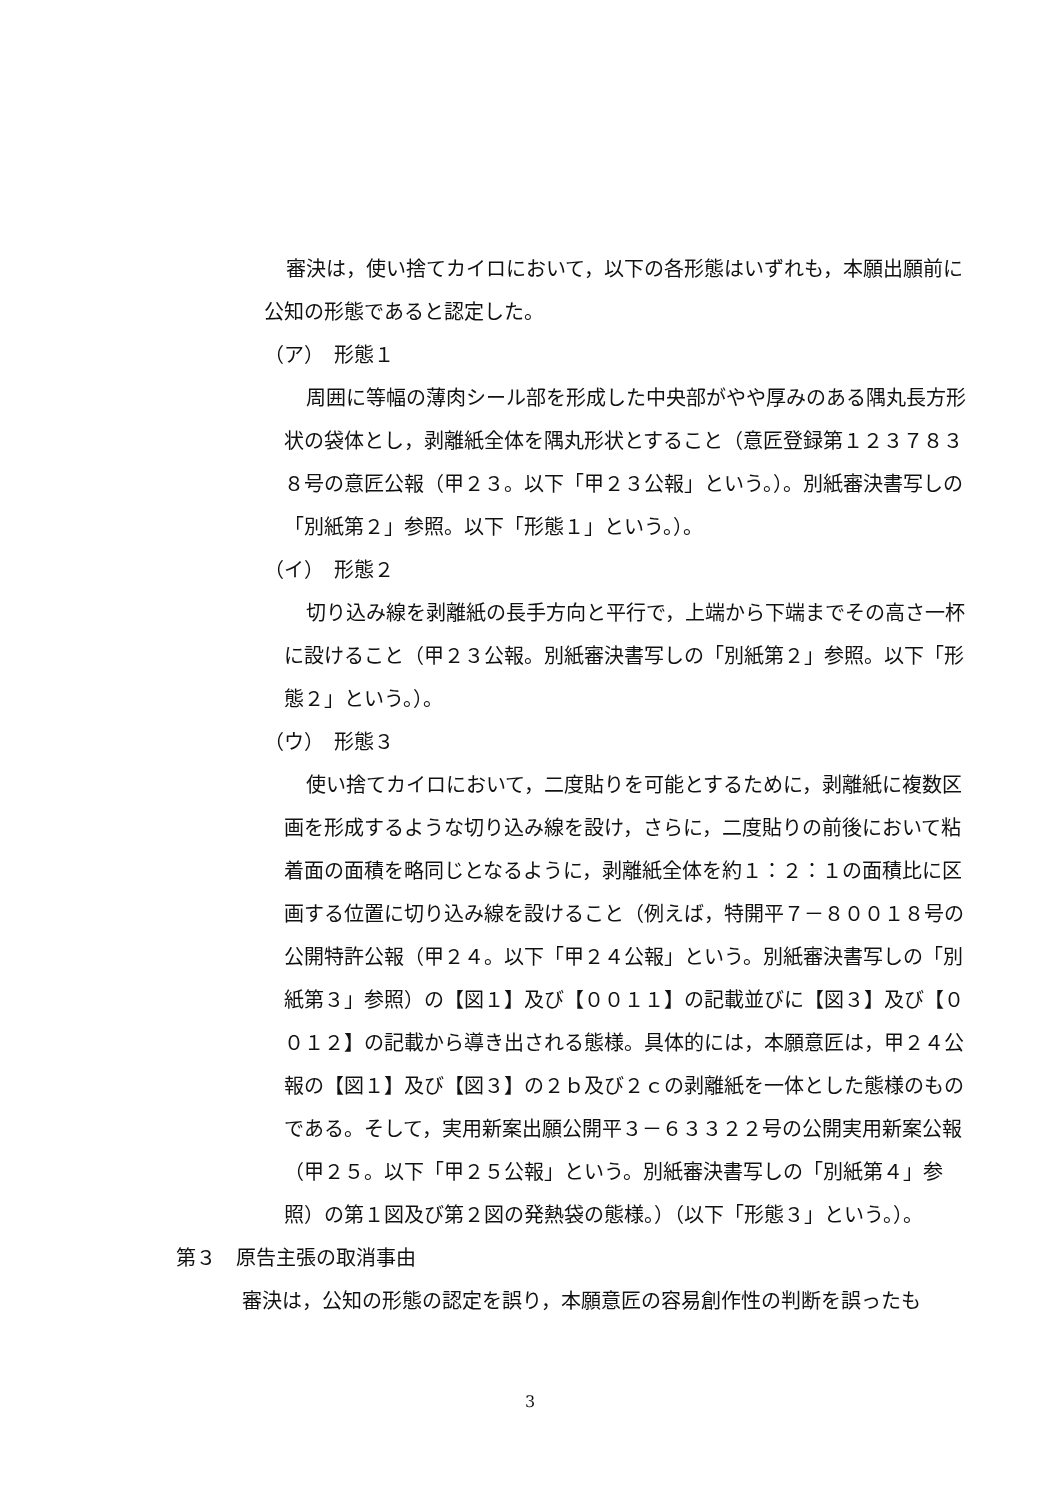審決は，使い捨てカイロにおいて，以下の各形態はいずれも，本願出願前に公知の形態であると認定した。
（ア）　形態１
周囲に等幅の薄肉シール部を形成した中央部がやや厚みのある隅丸長方形状の袋体とし，剥離紙全体を隅丸形状とすること（意匠登録第１２３７８３８号の意匠公報（甲２３。以下「甲２３公報」という。）。別紙審決書写しの「別紙第２」参照。以下「形態１」という。）。
（イ）　形態２
切り込み線を剥離紙の長手方向と平行で，上端から下端までその高さ一杯に設けること（甲２３公報。別紙審決書写しの「別紙第２」参照。以下「形態２」という。）。
（ウ）　形態３
使い捨てカイロにおいて，二度貼りを可能とするために，剥離紙に複数区画を形成するような切り込み線を設け，さらに，二度貼りの前後において粘着面の面積を略同じとなるように，剥離紙全体を約１：２：１の面積比に区画する位置に切り込み線を設けること（例えば，特開平７－８００１８号の公開特許公報（甲２４。以下「甲２４公報」という。別紙審決書写しの「別紙第３」参照）の【図１】及び【００１１】の記載並びに【図３】及び【００１２】の記載から導き出される態様。具体的には，本願意匠は，甲２４公報の【図１】及び【図３】の２ｂ及び２ｃの剥離紙を一体とした態様のものである。そして，実用新案出願公開平３－６３３２２号の公開実用新案公報（甲２５。以下「甲２５公報」という。別紙審決書写しの「別紙第４」参照）の第１図及び第２図の発熱袋の態様。）（以下「形態３」という。）。
第３　原告主張の取消事由
審決は，公知の形態の認定を誤り，本願意匠の容易創作性の判断を誤ったも
3